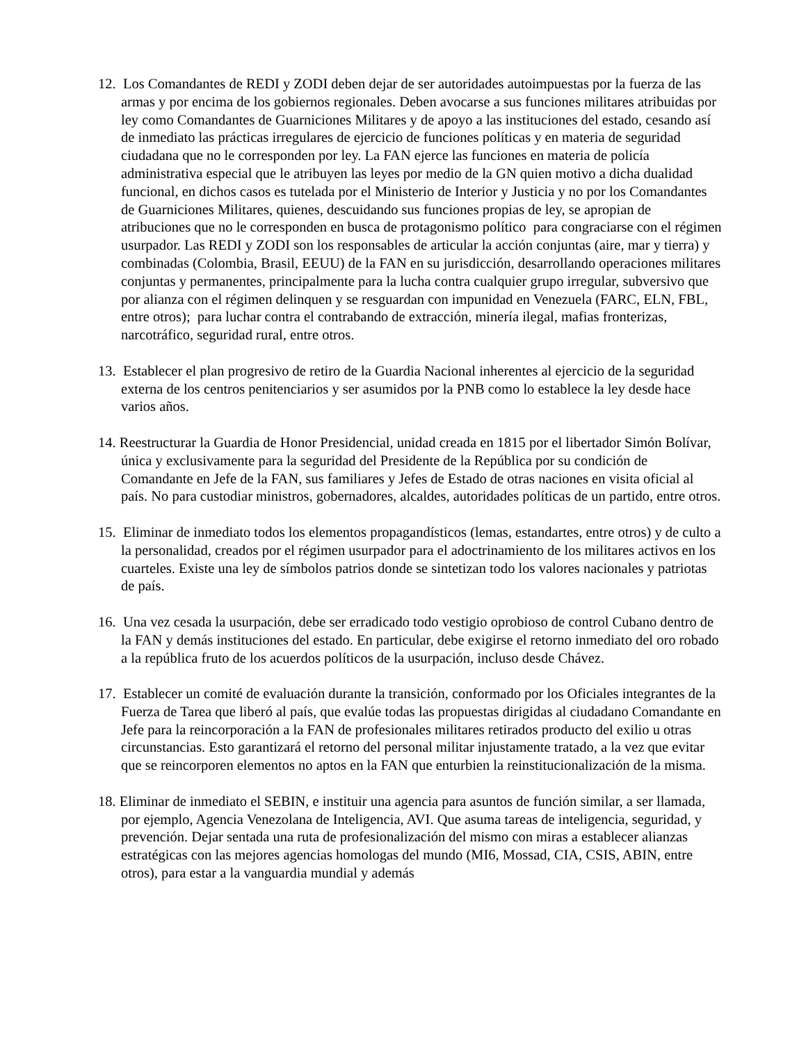12. Los Comandantes de REDI y ZODI deben dejar de ser autoridades autoimpuestas por la fuerza de las armas y por encima de los gobiernos regionales. Deben avocarse a sus funciones militares atribuidas por ley como Comandantes de Guarniciones Militares y de apoyo a las instituciones del estado, cesando así de inmediato las prácticas irregulares de ejercicio de funciones políticas y en materia de seguridad ciudadana que no le corresponden por ley. La FAN ejerce las funciones en materia de policía administrativa especial que le atribuyen las leyes por medio de la GN quien motivo a dicha dualidad funcional, en dichos casos es tutelada por el Ministerio de Interior y Justicia y no por los Comandantes de Guarniciones Militares, quienes, descuidando sus funciones propias de ley, se apropian de atribuciones que no le corresponden en busca de protagonismo político para congraciarse con el régimen usurpador. Las REDI y ZODI son los responsables de articular la acción conjuntas (aire, mar y tierra) y combinadas (Colombia, Brasil, EEUU) de la FAN en su jurisdicción, desarrollando operaciones militares conjuntas y permanentes, principalmente para la lucha contra cualquier grupo irregular, subversivo que por alianza con el régimen delinquen y se resguardan con impunidad en Venezuela (FARC, ELN, FBL, entre otros); para luchar contra el contrabando de extracción, minería ilegal, mafias fronterizas, narcotráfico, seguridad rural, entre otros.
13. Establecer el plan progresivo de retiro de la Guardia Nacional inherentes al ejercicio de la seguridad externa de los centros penitenciarios y ser asumidos por la PNB como lo establece la ley desde hace varios años.
14. Reestructurar la Guardia de Honor Presidencial, unidad creada en 1815 por el libertador Simón Bolívar, única y exclusivamente para la seguridad del Presidente de la República por su condición de Comandante en Jefe de la FAN, sus familiares y Jefes de Estado de otras naciones en visita oficial al país. No para custodiar ministros, gobernadores, alcaldes, autoridades políticas de un partido, entre otros.
15. Eliminar de inmediato todos los elementos propagandísticos (lemas, estandartes, entre otros) y de culto a la personalidad, creados por el régimen usurpador para el adoctrinamiento de los militares activos en los cuarteles. Existe una ley de símbolos patrios donde se sintetizan todo los valores nacionales y patriotas de país.
16. Una vez cesada la usurpación, debe ser erradicado todo vestigio oprobioso de control Cubano dentro de la FAN y demás instituciones del estado. En particular, debe exigirse el retorno inmediato del oro robado a la república fruto de los acuerdos políticos de la usurpación, incluso desde Chávez.
17. Establecer un comité de evaluación durante la transición, conformado por los Oficiales integrantes de la Fuerza de Tarea que liberó al país, que evalúe todas las propuestas dirigidas al ciudadano Comandante en Jefe para la reincorporación a la FAN de profesionales militares retirados producto del exilio u otras circunstancias. Esto garantizará el retorno del personal militar injustamente tratado, a la vez que evitar que se reincorporen elementos no aptos en la FAN que enturbien la reinstitucionalización de la misma.
18. Eliminar de inmediato el SEBIN, e instituir una agencia para asuntos de función similar, a ser llamada, por ejemplo, Agencia Venezolana de Inteligencia, AVI. Que asuma tareas de inteligencia, seguridad, y prevención. Dejar sentada una ruta de profesionalización del mismo con miras a establecer alianzas estratégicas con las mejores agencias homologas del mundo (MI6, Mossad, CIA, CSIS, ABIN, entre otros), para estar a la vanguardia mundial y además